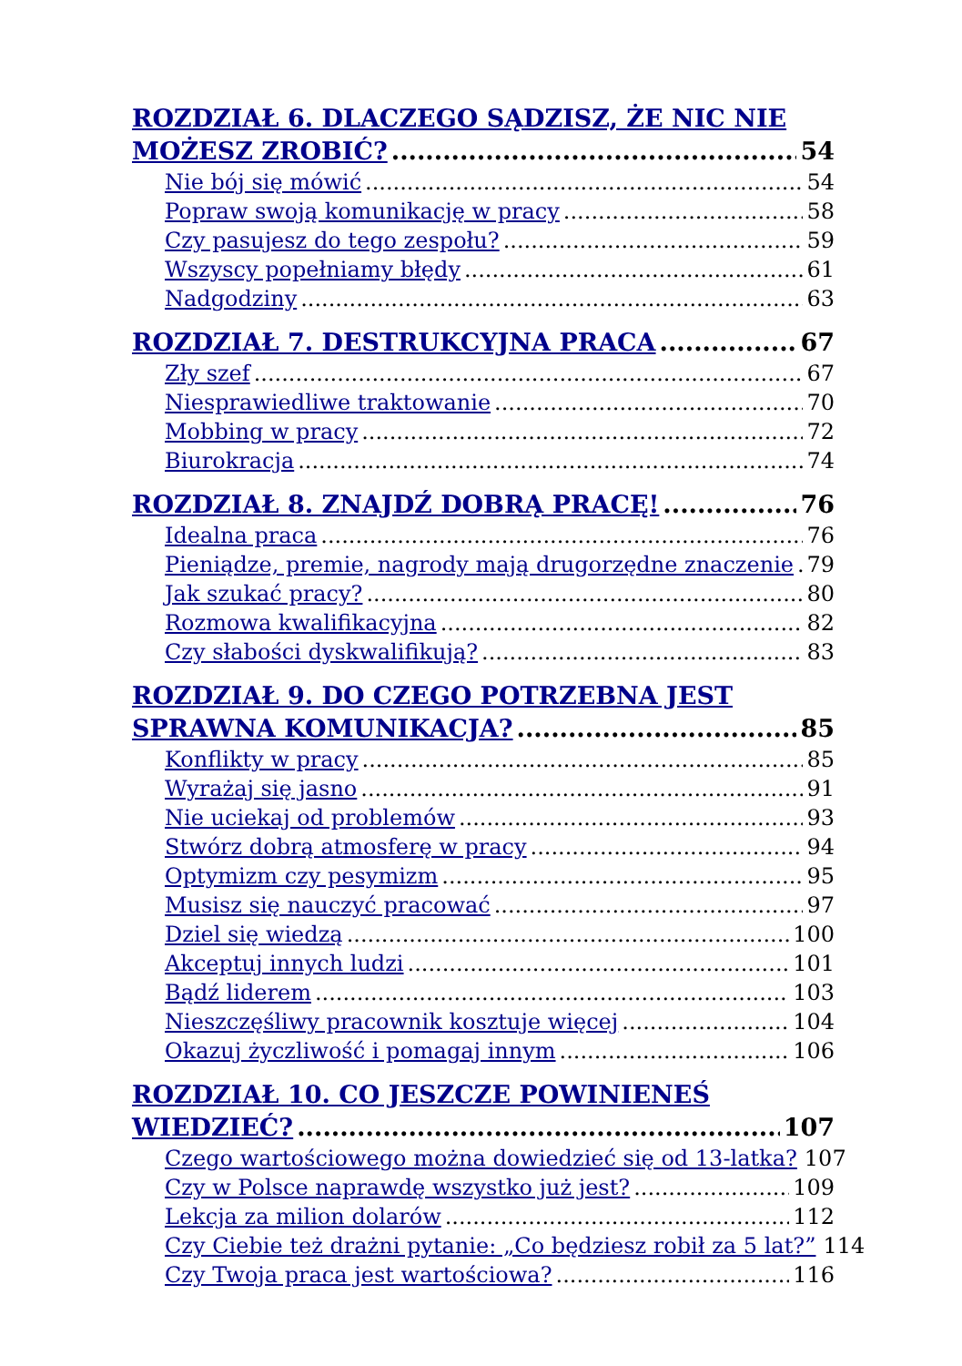ROZDZIAŁ 6. DLACZEGO SĄDZISZ, ŻE NIC NIE
MOŻESZ ZROBIĆ? 54
Nie bój się mówić 54
Popraw swoją komunikację w pracy 58
Czy pasujesz do tego zespołu? 59
Wszyscy popełniamy błędy 61
Nadgodziny 63
ROZDZIAŁ 7. DESTRUKCYJNA PRACA 67
Zły szef 67
Niesprawiedliwe traktowanie 70
Mobbing w pracy 72
Biurokracja 74
ROZDZIAŁ 8. ZNAJDŹ DOBRĄ PRACĘ! 76
Idealna praca 76
Pieniądze, premie, nagrody mają drugorzędne znaczenie 79
Jak szukać pracy? 80
Rozmowa kwalifikacyjna 82
Czy słabości dyskwalifikują? 83
ROZDZIAŁ 9. DO CZEGO POTRZEBNA JEST
SPRAWNA KOMUNIKACJA? 85
Konflikty w pracy 85
Wyrażaj się jasno 91
Nie uciekaj od problemów 93
Stwórz dobrą atmosferę w pracy 94
Optymizm czy pesymizm 95
Musisz się nauczyć pracować 97
Dziel się wiedzą 100
Akceptuj innych ludzi 101
Bądź liderem 103
Nieszczęśliwy pracownik kosztuje więcej 104
Okazuj życzliwość i pomagaj innym 106
ROZDZIAŁ 10. CO JESZCZE POWINIENEŚ
WIEDZIEĆ? 107
Czego wartościowego można dowiedzieć się od 13-latka? 107
Czy w Polsce naprawdę wszystko już jest? 109
Lekcja za milion dolarów 112
Czy Ciebie też drażni pytanie: „Co będziesz robił za 5 lat?” 114
Czy Twoja praca jest wartościowa? 116